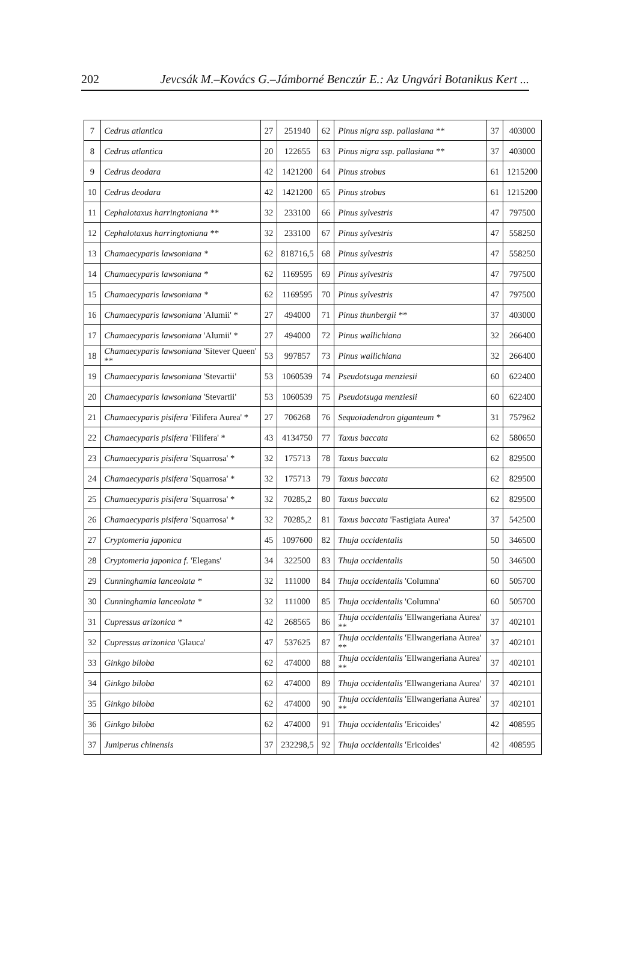202 Jevcsák M.–Kovács G.–Jámborné Benczúr E.: Az Ungvári Botanikus Kert ...
| 7 | Cedrus atlantica | 27 | 251940 | 62 | Pinus nigra ssp. pallasiana ** | 37 | 403000 |
| 8 | Cedrus atlantica | 20 | 122655 | 63 | Pinus nigra ssp. pallasiana ** | 37 | 403000 |
| 9 | Cedrus deodara | 42 | 1421200 | 64 | Pinus strobus | 61 | 1215200 |
| 10 | Cedrus deodara | 42 | 1421200 | 65 | Pinus strobus | 61 | 1215200 |
| 11 | Cephalotaxus harringtoniana ** | 32 | 233100 | 66 | Pinus sylvestris | 47 | 797500 |
| 12 | Cephalotaxus harringtoniana ** | 32 | 233100 | 67 | Pinus sylvestris | 47 | 558250 |
| 13 | Chamaecyparis lawsoniana * | 62 | 818716,5 | 68 | Pinus sylvestris | 47 | 558250 |
| 14 | Chamaecyparis lawsoniana * | 62 | 1169595 | 69 | Pinus sylvestris | 47 | 797500 |
| 15 | Chamaecyparis lawsoniana * | 62 | 1169595 | 70 | Pinus sylvestris | 47 | 797500 |
| 16 | Chamaecyparis lawsoniana 'Alumii' * | 27 | 494000 | 71 | Pinus thunbergii ** | 37 | 403000 |
| 17 | Chamaecyparis lawsoniana 'Alumii' * | 27 | 494000 | 72 | Pinus wallichiana | 32 | 266400 |
| 18 | Chamaecyparis lawsoniana 'Sitever Queen' ** | 53 | 997857 | 73 | Pinus wallichiana | 32 | 266400 |
| 19 | Chamaecyparis lawsoniana 'Stevartii' | 53 | 1060539 | 74 | Pseudotsuga menziesii | 60 | 622400 |
| 20 | Chamaecyparis lawsoniana 'Stevartii' | 53 | 1060539 | 75 | Pseudotsuga menziesii | 60 | 622400 |
| 21 | Chamaecyparis pisifera 'Filifera Aurea' * | 27 | 706268 | 76 | Sequoiadendron giganteum * | 31 | 757962 |
| 22 | Chamaecyparis pisifera 'Filifera' * | 43 | 4134750 | 77 | Taxus baccata | 62 | 580650 |
| 23 | Chamaecyparis pisifera 'Squarrosa' * | 32 | 175713 | 78 | Taxus baccata | 62 | 829500 |
| 24 | Chamaecyparis pisifera 'Squarrosa' * | 32 | 175713 | 79 | Taxus baccata | 62 | 829500 |
| 25 | Chamaecyparis pisifera 'Squarrosa' * | 32 | 70285,2 | 80 | Taxus baccata | 62 | 829500 |
| 26 | Chamaecyparis pisifera 'Squarrosa' * | 32 | 70285,2 | 81 | Taxus baccata 'Fastigiata Aurea' | 37 | 542500 |
| 27 | Cryptomeria japonica | 45 | 1097600 | 82 | Thuja occidentalis | 50 | 346500 |
| 28 | Cryptomeria japonica f. 'Elegans' | 34 | 322500 | 83 | Thuja occidentalis | 50 | 346500 |
| 29 | Cunninghamia lanceolata * | 32 | 111000 | 84 | Thuja occidentalis 'Columna' | 60 | 505700 |
| 30 | Cunninghamia lanceolata * | 32 | 111000 | 85 | Thuja occidentalis 'Columna' | 60 | 505700 |
| 31 | Cupressus arizonica * | 42 | 268565 | 86 | Thuja occidentalis 'Ellwangeriana Aurea' ** | 37 | 402101 |
| 32 | Cupressus arizonica 'Glauca' | 47 | 537625 | 87 | Thuja occidentalis 'Ellwangeriana Aurea' ** | 37 | 402101 |
| 33 | Ginkgo biloba | 62 | 474000 | 88 | Thuja occidentalis 'Ellwangeriana Aurea' ** | 37 | 402101 |
| 34 | Ginkgo biloba | 62 | 474000 | 89 | Thuja occidentalis 'Ellwangeriana Aurea' | 37 | 402101 |
| 35 | Ginkgo biloba | 62 | 474000 | 90 | Thuja occidentalis 'Ellwangeriana Aurea' ** | 37 | 402101 |
| 36 | Ginkgo biloba | 62 | 474000 | 91 | Thuja occidentalis 'Ericoides' | 42 | 408595 |
| 37 | Juniperus chinensis | 37 | 232298,5 | 92 | Thuja occidentalis 'Ericoides' | 42 | 408595 |